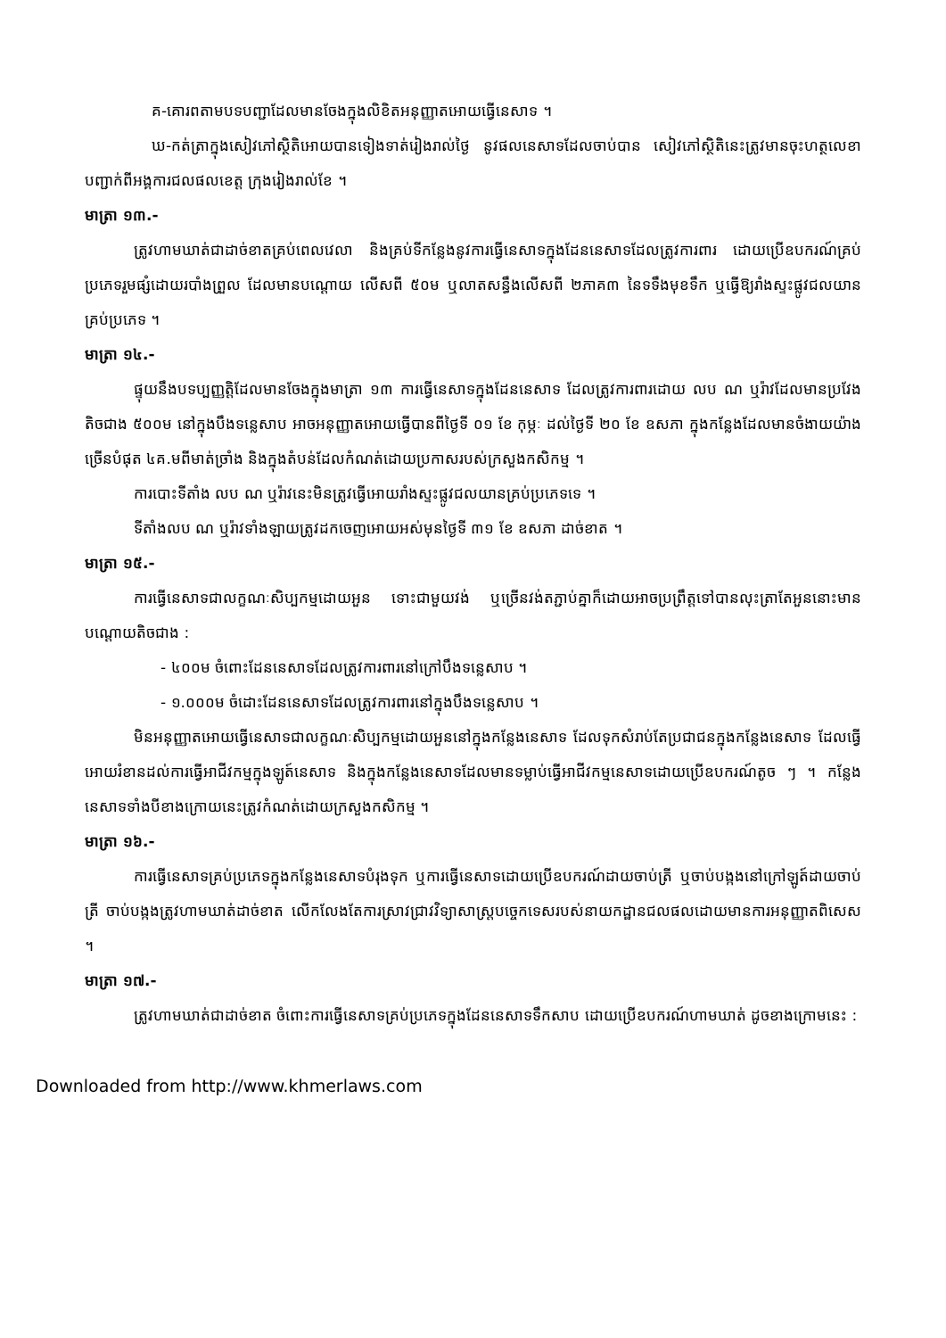គ-គោរពតាមបទបញ្ជាដែលមានចែងក្នុងលិខិតអនុញ្ញាតអោយធ្វើនេសាទ ។
ឃ-កត់ត្រាក្នុងសៀវភៅស្ថិតិអោយបានទៀងទាត់រៀងរាល់ថ្ងៃ នូវផលនេសាទដែលចាប់បាន សៀវភៅស្ថិតិនេះត្រូវមានចុះហត្ថលេខាបញ្ជាក់ពីអង្គការជលផលខេត្ត ក្រុងរៀងរាល់ខែ ។
មាត្រា ១៣.-
ត្រូវហាមឃាត់ជាដាច់ខាតគ្រប់ពេលវេលា និងគ្រប់ទីកន្លែងនូវការធ្វើនេសាទក្នុងដែននេសាទដែលត្រូវការពារ ដោយប្រើឧបករណ៍គ្រប់ប្រភេទរួមផ្សំដោយរបាំងព្រួល ដែលមានបណ្តោយ លើសពី ៥០ម ឬលាតសន្ធឹងលើសពី ២ភាគ៣ នៃទទឹងមុខទឹក ឬធ្វើឱ្យរាំងស្ទះផ្លូវជលយានគ្រប់ប្រភេទ ។
មាត្រា ១៤.-
ផ្ទុយនឹងបទប្បញ្ញត្តិដែលមានចែងក្នុងមាត្រា ១៣ ការធ្វើនេសាទក្នុងដែននេសាទ ដែលត្រូវការពារដោយ លប ណ ឬរ៉ាវដែលមានប្រវែងតិចជាង ៥០០ម នៅក្នុងបឹងទន្លេសាប អាចអនុញ្ញាតអោយធ្វើបានពីថ្ងៃទី ០១ ខែ កុម្ភៈ ដល់ថ្ងៃទី ២០ ខែ ឧសភា ក្នុងកន្លែងដែលមានចំងាយយ៉ាងច្រើនបំផុត ៤គ.មពីមាត់ច្រាំង និងក្នុងតំបន់ដែលកំណត់ដោយប្រកាសរបស់ក្រសួងកសិកម្ម ។
ការបោះទីតាំង លប ណ ឬរ៉ាវនេះមិនត្រូវធ្វើអោយរាំងស្ទះផ្លូវជលយានគ្រប់ប្រភេទទេ ។
ទីតាំងលប ណ ឬរ៉ាវទាំងឡាយត្រូវដកចេញអោយអស់មុនថ្ងៃទី ៣១ ខែ ឧសភា ដាច់ខាត ។
មាត្រា ១៥.-
ការធ្វើនេសាទជាលក្ខណៈសិប្បកម្មដោយអួន ទោះជាមួយវង់ ឬច្រើនវង់តភ្ជាប់គ្នាក៏ដោយអាចប្រព្រឹត្តទៅបានលុះត្រាតែអួននោះមានបណ្តោយតិចជាង :
- ៤០០ម ចំពោះដែននេសាទដែលត្រូវការពារនៅក្រៅបឹងទន្លេសាប ។
- ១.០០០ម ចំដោះដែននេសាទដែលត្រូវការពារនៅក្នុងបឹងទន្លេសាប ។
មិនអនុញ្ញាតអោយធ្វើនេសាទជាលក្ខណៈសិប្បកម្មដោយអួននៅក្នុងកន្លែងនេសាទ ដែលទុកសំរាប់តែប្រជាជនក្នុងកន្លែងនេសាទ ដែលធ្វើអោយរំខានដល់ការធ្វើអាជីវកម្មក្នុងឡូត៍នេសាទ និងក្នុងកន្លែងនេសាទដែលមានទម្លាប់ធ្វើអាជីវកម្មនេសាទដោយប្រើឧបករណ៍តូច ៗ ។ កន្លែងនេសាទទាំងបីខាងក្រោយនេះត្រូវកំណត់ដោយក្រសួងកសិកម្ម ។
មាត្រា ១៦.-
ការធ្វើនេសាទគ្រប់ប្រភេទក្នុងកន្លែងនេសាទបំរុងទុក ឬការធ្វើនេសាទដោយប្រើឧបករណ៍ដាយចាប់ត្រី ឬចាប់បង្កងនៅក្រៅឡូត៍ដាយចាប់ត្រី ចាប់បង្កងត្រូវហាមឃាត់ដាច់ខាត លើកលែងតែការស្រាវជ្រាវវិទ្យាសាស្ត្របច្ចេកទេសរបស់នាយកដ្ឋានជលផលដោយមានការអនុញ្ញាតពិសេស ។
មាត្រា ១៧.-
ត្រូវហាមឃាត់ជាដាច់ខាត ចំពោះការធ្វើនេសាទគ្រប់ប្រភេទក្នុងដែននេសាទទឹកសាប ដោយប្រើឧបករណ៍ហាមឃាត់ ដូចខាងក្រោមនេះ :
Downloaded from http://www.khmerlaws.com